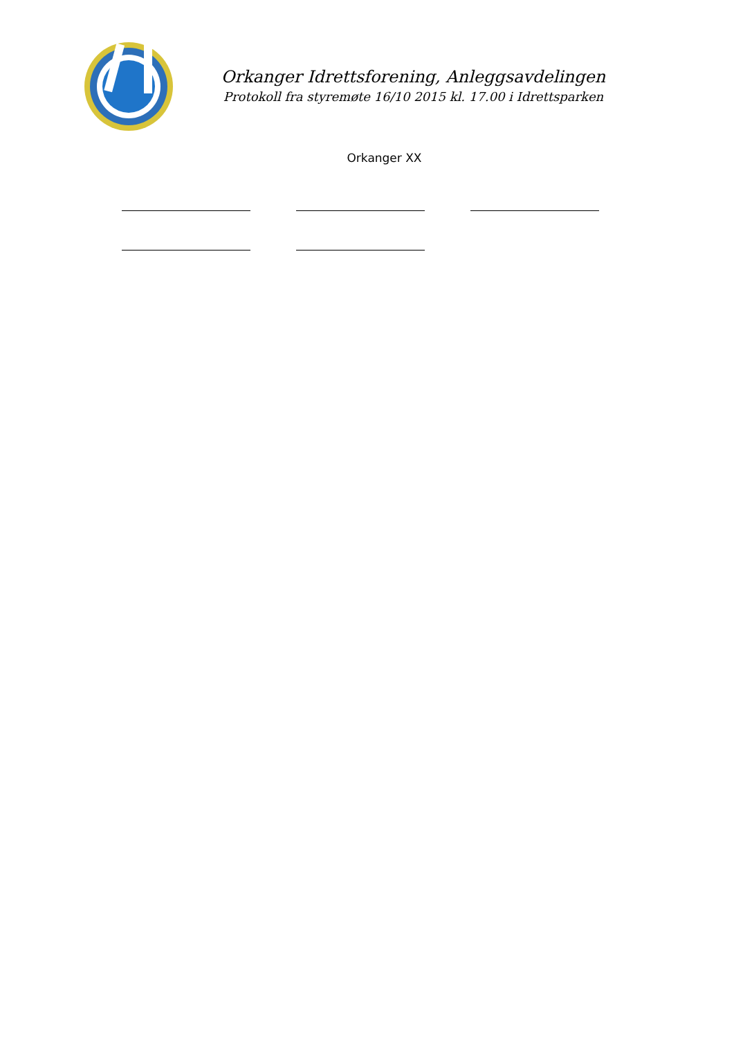Orkanger Idrettsforening, Anleggsavdelingen
Protokoll fra styremøte 16/10 2015 kl. 17.00 i Idrettsparken
Orkanger XX